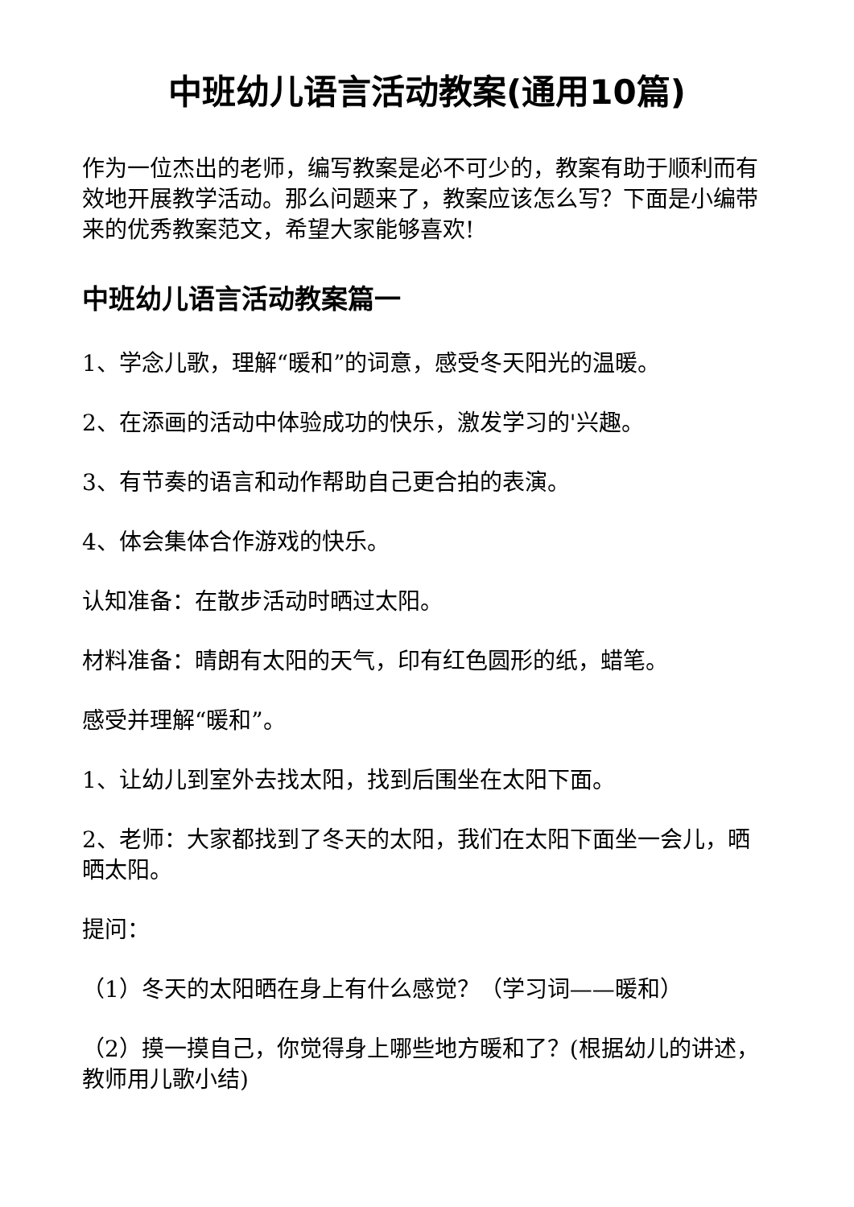中班幼儿语言活动教案(通用10篇)
作为一位杰出的老师，编写教案是必不可少的，教案有助于顺利而有效地开展教学活动。那么问题来了，教案应该怎么写？下面是小编带来的优秀教案范文，希望大家能够喜欢!
中班幼儿语言活动教案篇一
1、学念儿歌，理解“暖和”的词意，感受冬天阳光的温暖。
2、在添画的活动中体验成功的快乐，激发学习的'兴趣。
3、有节奏的语言和动作帮助自己更合拍的表演。
4、体会集体合作游戏的快乐。
认知准备：在散步活动时晒过太阳。
材料准备：晴朗有太阳的天气，印有红色圆形的纸，蜡笔。
感受并理解“暖和”。
1、让幼儿到室外去找太阳，找到后围坐在太阳下面。
2、老师：大家都找到了冬天的太阳，我们在太阳下面坐一会儿，晒晒太阳。
提问：
（1）冬天的太阳晒在身上有什么感觉？（学习词——暖和）
（2）摸一摸自己，你觉得身上哪些地方暖和了？(根据幼儿的讲述，教师用儿歌小结)